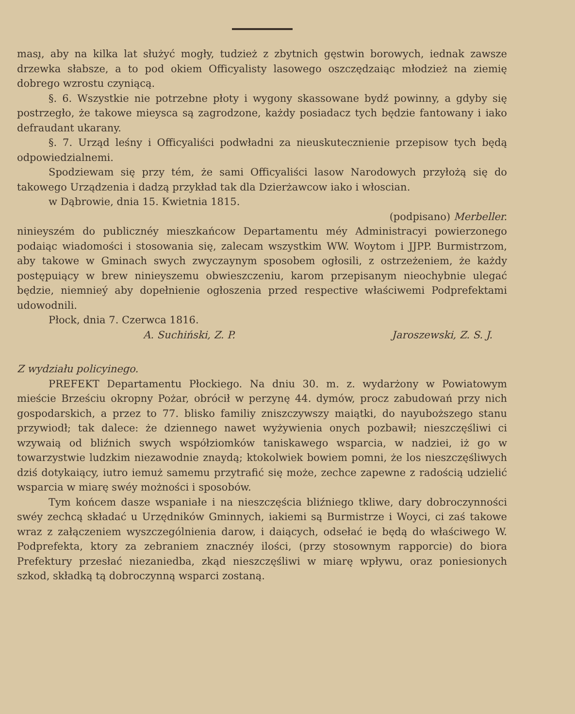ması̨, aby na kilka lat służyć mogły, tudzież z zbytnich gęstwin borowych, iednak zawsze drzewka słabsze, a to pod okiem Officyalisty lasowego oszczędzaiąc młodzież na ziemię dobrego wzrostu czyniącą.
§. 6. Wszystkie nie potrzebne płoty i wygony skassowane bydź powinny, a gdyby się postrzegło, że takowe mieysca są zagrodzone, każdy posiadacz tych będzie fantowany i iako defraudant ukarany.
§. 7. Urząd leśny i Officyaliści podwładni za nieuskutecznienie przepisow tych będą odpowiedzialnemi.
Spodziewam się przy tém, że sami Officyaliści lasow Narodowych przyłożą się do takowego Urządzenia i dadzą przykład tak dla Dzierżawcow iako i włoscian.
w Dąbrowie, dnia 15. Kwietnia 1815.
(podpisano) Merbeller.
ninieyszém do publicznéy mieszkańcow Departamentu méy Administracyi powierzonego podaiąc wiadomości i stosowania się, zalecam wszystkim WW. Woytom i JJPP. Burmistrzom, aby takowe w Gminach swych zwyczaynym sposobem ogłosili, z ostrzeżeniem, że każdy postępuiący w brew ninieyszemu obwieszczeniu, karom przepisanym nieochybnie ulegać będzie, niemnieý aby dopełnienie ogłoszenia przed respective właściwemi Podprefektami udowodnili.
Płock, dnia 7. Czerwca 1816.
A. Suchiński, Z. P. Jaroszewski, Z. S. J.
Z wydziału policyinego.
PREFEKT Departamentu Płockiego. Na dniu 30. m. z. wydarżony w Powiatowym mieście Brześciu okropny Pożar, obrócił w perzynę 44. dymów, procz zabudowań przy nich gospodarskich, a przez to 77. blisko familiy zniszczywszy maiątki, do nayuboższego stanu przywiodł; tak dalece: że dziennego nawet wyżywienia onych pozbawił; nieszczęśliwi ci wzywaią od bliźnich swych współziomków taniskawego wsparcia, w nadziei, iż go w towarzystwie ludzkim niezawodnie znaydą; ktokolwiek bowiem pomni, że los nieszczęśliwych dziś dotykaiący, iutro iemuż samemu przytrafić się może, zechce zapewne z radością udzielić wsparcia w miarę swéy możności i sposobów.
Tym końcem dasze wspaniałe i na nieszczęścia bliźniego tkliwe, dary dobroczynności swéy zechcą składać u Urzędników Gminnych, iakiemi są Burmistrze i Woyci, ci zaś takowe wraz z załączeniem wyszczególnienia darow, i daiących, odsełać ie będą do właściwego W. Podprefekta, ktory za zebraniem znacznéy ilości, (przy stosownym rapporcie) do biora Prefektury przesłać niezaniedba, zkąd nieszczęśliwi w miarę wpływu, oraz poniesionych szkod, składką tą dobroczynną wsparci zostaną.